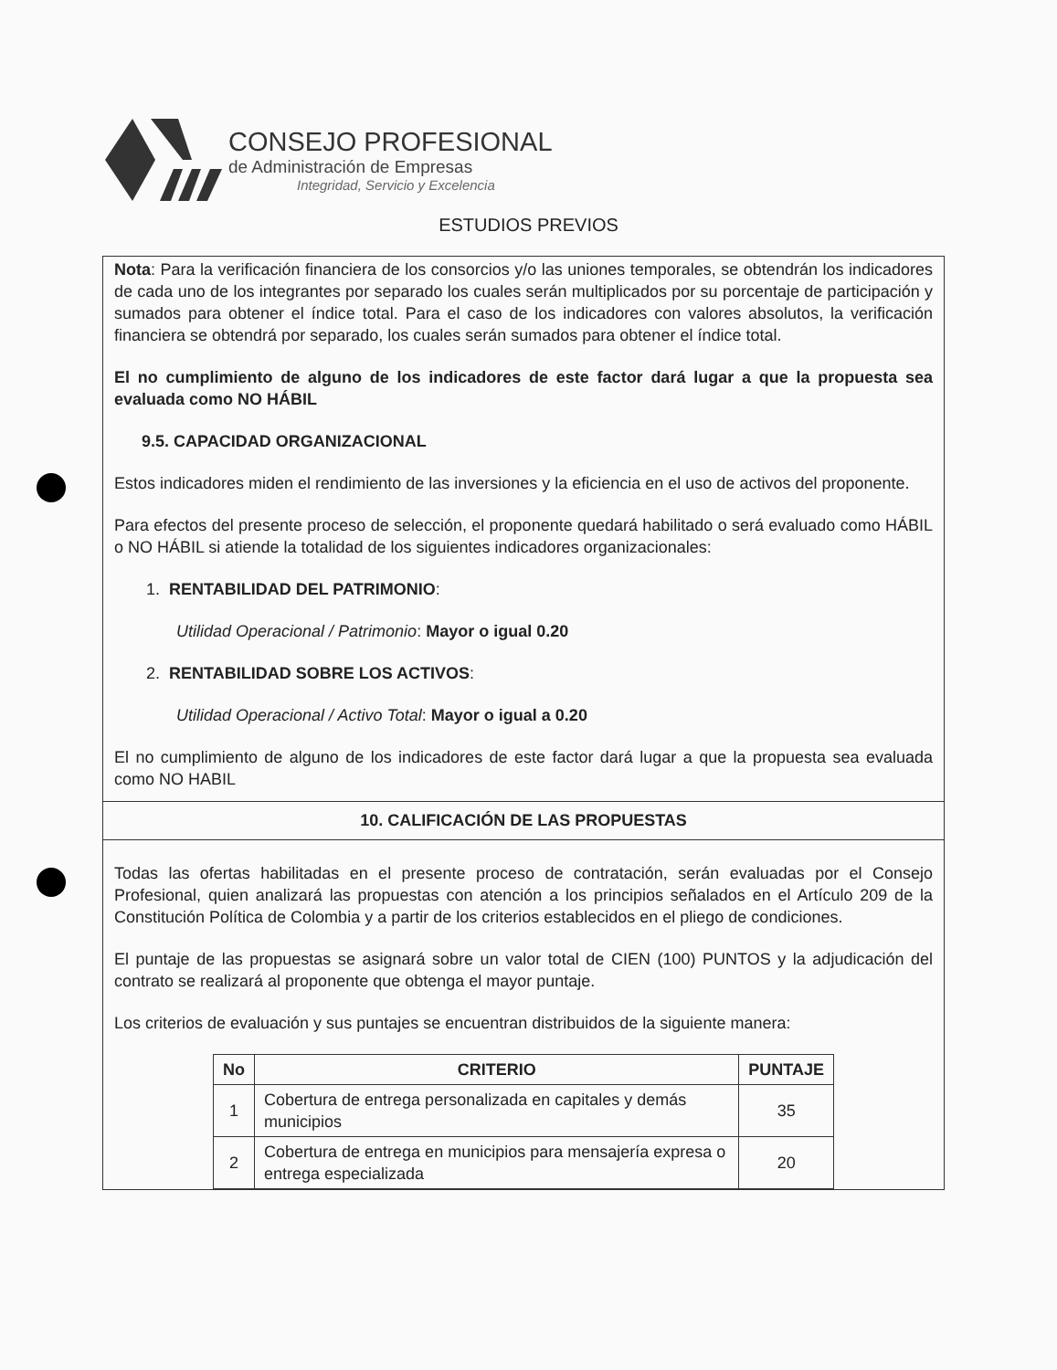CONSEJO PROFESIONAL
de Administración de Empresas
Integridad, Servicio y Excelencia
ESTUDIOS PREVIOS
Nota: Para la verificación financiera de los consorcios y/o las uniones temporales, se obtendrán los indicadores de cada uno de los integrantes por separado los cuales serán multiplicados por su porcentaje de participación y sumados para obtener el índice total. Para el caso de los indicadores con valores absolutos, la verificación financiera se obtendrá por separado, los cuales serán sumados para obtener el índice total.
El no cumplimiento de alguno de los indicadores de este factor dará lugar a que la propuesta sea evaluada como NO HÁBIL
9.5. CAPACIDAD ORGANIZACIONAL
Estos indicadores miden el rendimiento de las inversiones y la eficiencia en el uso de activos del proponente.
Para efectos del presente proceso de selección, el proponente quedará habilitado o será evaluado como HÁBIL o NO HÁBIL si atiende la totalidad de los siguientes indicadores organizacionales:
1. RENTABILIDAD DEL PATRIMONIO:
Utilidad Operacional / Patrimonio: Mayor o igual 0.20
2. RENTABILIDAD SOBRE LOS ACTIVOS:
Utilidad Operacional / Activo Total: Mayor o igual a 0.20
El no cumplimiento de alguno de los indicadores de este factor dará lugar a que la propuesta sea evaluada como NO HABIL
10. CALIFICACIÓN DE LAS PROPUESTAS
Todas las ofertas habilitadas en el presente proceso de contratación, serán evaluadas por el Consejo Profesional, quien analizará las propuestas con atención a los principios señalados en el Artículo 209 de la Constitución Política de Colombia y a partir de los criterios establecidos en el pliego de condiciones.
El puntaje de las propuestas se asignará sobre un valor total de CIEN (100) PUNTOS y la adjudicación del contrato se realizará al proponente que obtenga el mayor puntaje.
Los criterios de evaluación y sus puntajes se encuentran distribuidos de la siguiente manera:
| No | CRITERIO | PUNTAJE |
| --- | --- | --- |
| 1 | Cobertura de entrega personalizada en capitales y demás municipios | 35 |
| 2 | Cobertura de entrega en municipios para mensajería expresa o entrega especializada | 20 |